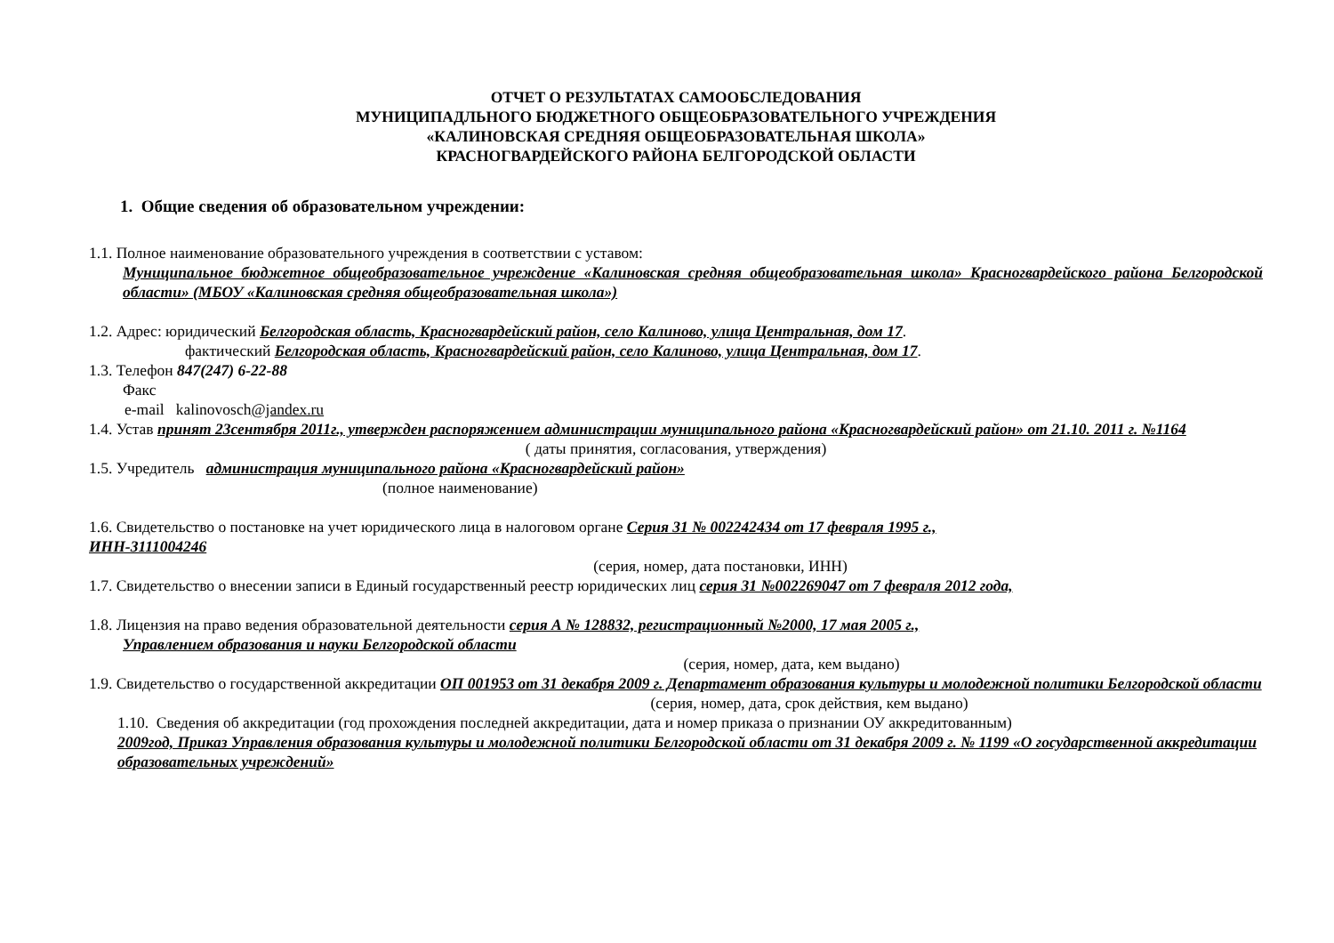ОТЧЕТ О РЕЗУЛЬТАТАХ САМООБСЛЕДОВАНИЯ
МУНИЦИПАДЛЬНОГО БЮДЖЕТНОГО ОБЩЕОБРАЗОВАТЕЛЬНОГО УЧРЕЖДЕНИЯ
«КАЛИНОВСКАЯ СРЕДНЯЯ ОБЩЕОБРАЗОВАТЕЛЬНАЯ ШКОЛА»
КРАСНОГВАРДЕЙСКОГО РАЙОНА БЕЛГОРОДСКОЙ ОБЛАСТИ
1. Общие сведения об образовательном учреждении:
1.1. Полное наименование образовательного учреждения в соответствии с уставом:
Муниципальное бюджетное общеобразовательное учреждение «Калиновская средняя общеобразовательная школа» Красногвардейского района Белгородской области» (МБОУ «Калиновская средняя общеобразовательная школа»)
1.2. Адрес: юридический Белгородская область, Красногвардейский район, село Калиново, улица Центральная, дом 17.
фактический Белгородская область, Красногвардейский район, село Калиново, улица Центральная, дом 17.
1.3. Телефон 847(247) 6-22-88
Факс
e-mail kalinovosch@jandex.ru
1.4. Устав принят 23сентября 2011г., утвержден распоряжением администрации муниципального района «Красногвардейский район» от 21.10. 2011 г. №1164
( даты принятия, согласования, утверждения)
1.5. Учредитель администрация муниципального района «Красногвардейский район»
(полное наименование)
1.6. Свидетельство о постановке на учет юридического лица в налоговом органе Серия 31 № 002242434 от 17 февраля 1995 г.,
ИНН-3111004246
(серия, номер, дата постановки, ИНН)
1.7. Свидетельство о внесении записи в Единый государственный реестр юридических лиц серия 31 №002269047 от 7 февраля 2012 года,
1.8. Лицензия на право ведения образовательной деятельности серия А № 128832, регистрационный №2000, 17 мая 2005 г.,
Управлением образования и науки Белгородской области
(серия, номер, дата, кем выдано)
1.9. Свидетельство о государственной аккредитации ОП 001953 от 31 декабря 2009 г. Департамент образования культуры и молодежной политики Белгородской области
(серия, номер, дата, срок действия, кем выдано)
1.10. Сведения об аккредитации (год прохождения последней аккредитации, дата и номер приказа о признании ОУ аккредитованным)
2009год, Приказ Управления образования культуры и молодежной политики Белгородской области от 31 декабря 2009 г. № 1199 «О государственной аккредитации образовательных учреждений»